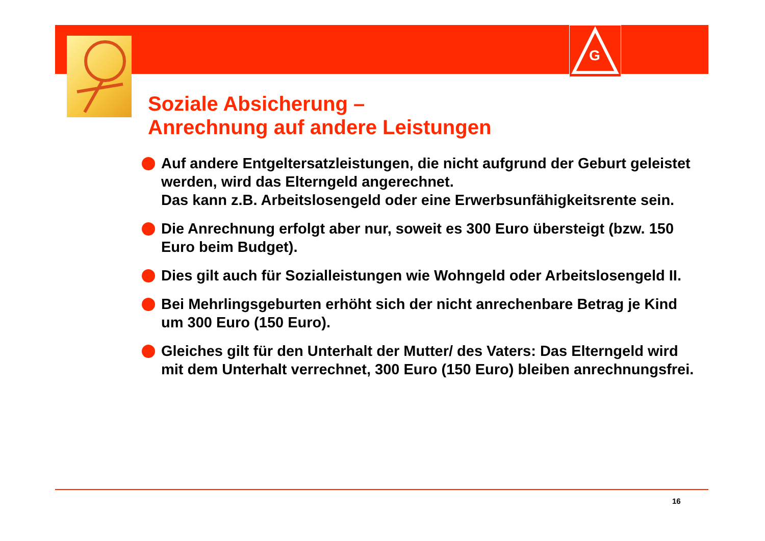G
Soziale Absicherung –
Anrechnung auf andere Leistungen
Auf andere Entgeltersatzleistungen, die nicht aufgrund der Geburt geleistet werden, wird das Elterngeld angerechnet.
Das kann z.B. Arbeitslosengeld oder eine Erwerbsunfähigkeitsrente sein.
Die Anrechnung erfolgt aber nur, soweit es 300 Euro übersteigt (bzw. 150 Euro beim Budget).
Dies gilt auch für Sozialleistungen wie Wohngeld oder Arbeitslosengeld II.
Bei Mehrlingsgeburten erhöht sich der nicht anrechenbare Betrag je Kind um 300 Euro (150 Euro).
Gleiches gilt für den Unterhalt der Mutter/ des Vaters: Das Elterngeld wird mit dem Unterhalt verrechnet, 300 Euro (150 Euro) bleiben anrechnungsfrei.
16